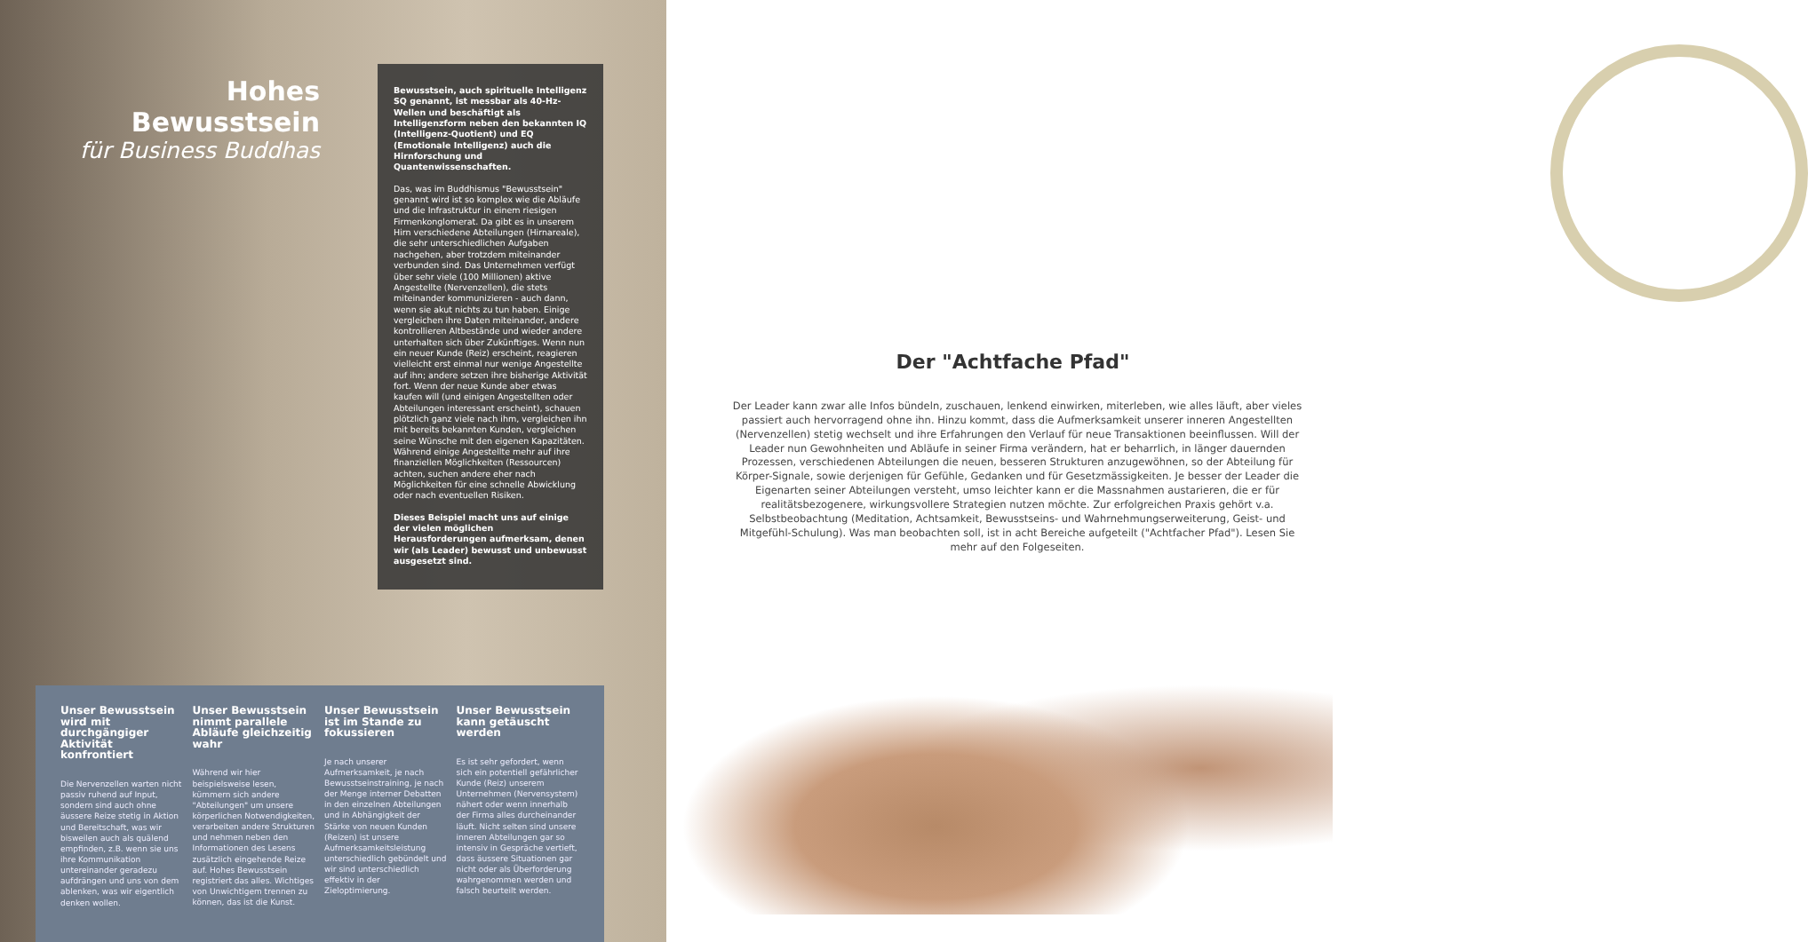Hohes Bewusstsein
für Business Buddhas
Bewusstsein, auch spirituelle Intelligenz SQ genannt, ist messbar als 40-Hz-Wellen und beschäftigt als Intelligenzform neben den bekannten IQ (Intelligenz-Quotient) und EQ (Emotionale Intelligenz) auch die Hirnforschung und Quantenwissenschaften.
Das, was im Buddhismus "Bewusstsein" genannt wird ist so komplex wie die Abläufe und die Infrastruktur in einem riesigen Firmenkonglomerat. Da gibt es in unserem Hirn verschiedene Abteilungen (Hirnareale), die sehr unterschiedlichen Aufgaben nachgehen, aber trotzdem miteinander verbunden sind. Das Unternehmen verfügt über sehr viele (100 Millionen) aktive Angestellte (Nervenzellen), die stets miteinander kommunizieren - auch dann, wenn sie akut nichts zu tun haben. Einige vergleichen ihre Daten miteinander, andere kontrollieren Altbestände und wieder andere unterhalten sich über Zukünftiges. Wenn nun ein neuer Kunde (Reiz) erscheint, reagieren vielleicht erst einmal nur wenige Angestellte auf ihn; andere setzen ihre bisherige Aktivität fort. Wenn der neue Kunde aber etwas kaufen will (und einigen Angestellten oder Abteilungen interessant erscheint), schauen plötzlich ganz viele nach ihm, vergleichen ihn mit bereits bekannten Kunden, vergleichen seine Wünsche mit den eigenen Kapazitäten. Während einige Angestellte mehr auf ihre finanziellen Möglichkeiten (Ressourcen) achten, suchen andere eher nach Möglichkeiten für eine schnelle Abwicklung oder nach eventuellen Risiken.
Dieses Beispiel macht uns auf einige der vielen möglichen Herausforderungen aufmerksam, denen wir (als Leader) bewusst und unbewusst ausgesetzt sind.
Unser Bewusstsein wird mit durchgängiger Aktivität konfrontiert
Die Nervenzellen warten nicht passiv ruhend auf Input, sondern sind auch ohne äussere Reize stetig in Aktion und Bereitschaft, was wir bisweilen auch als quälend empfinden, z.B. wenn sie uns ihre Kommunikation untereinander geradezu aufdrängen und uns von dem ablenken, was wir eigentlich denken wollen.
Unser Bewusstsein nimmt parallele Abläufe gleichzeitig wahr
Während wir hier beispielsweise lesen, kümmern sich andere "Abteilungen" um unsere körperlichen Notwendigkeiten, verarbeiten andere Strukturen und nehmen neben den Informationen des Lesens zusätzlich eingehende Reize auf. Hohes Bewusstsein registriert das alles. Wichtiges von Unwichtigem trennen zu können, das ist die Kunst.
Unser Bewusstsein ist im Stande zu fokussieren
Je nach unserer Aufmerksamkeit, je nach Bewusstseinstraining, je nach der Menge interner Debatten in den einzelnen Abteilungen und in Abhängigkeit der Stärke von neuen Kunden (Reizen) ist unsere Aufmerksamkeitsleistung unterschiedlich gebündelt und wir sind unterschiedlich effektiv in der Zieloptimierung.
Unser Bewusstsein kann getäuscht werden
Es ist sehr gefordert, wenn sich ein potentiell gefährlicher Kunde (Reiz) unserem Unternehmen (Nervensystem) nähert oder wenn innerhalb der Firma alles durcheinander läuft. Nicht selten sind unsere inneren Abteilungen gar so intensiv in Gespräche vertieft, dass äussere Situationen gar nicht oder als Überforderung wahrgenommen werden und falsch beurteilt werden.
Der "Achtfache Pfad"
Der Leader kann zwar alle Infos bündeln, zuschauen, lenkend einwirken, miterleben, wie alles läuft, aber vieles passiert auch hervorragend ohne ihn. Hinzu kommt, dass die Aufmerksamkeit unserer inneren Angestellten (Nervenzellen) stetig wechselt und ihre Erfahrungen den Verlauf für neue Transaktionen beeinflussen. Will der Leader nun Gewohnheiten und Abläufe in seiner Firma verändern, hat er beharrlich, in länger dauernden Prozessen, verschiedenen Abteilungen die neuen, besseren Strukturen anzugewöhnen, so der Abteilung für Körper-Signale, sowie derjenigen für Gefühle, Gedanken und für Gesetzmässigkeiten. Je besser der Leader die Eigenarten seiner Abteilungen versteht, umso leichter kann er die Massnahmen austarieren, die er für realitätsbezogenere, wirkungsvollere Strategien nutzen möchte. Zur erfolgreichen Praxis gehört v.a. Selbstbeobachtung (Meditation, Achtsamkeit, Bewusstseins- und Wahrnehmungserweiterung, Geist- und Mitgefühl-Schulung). Was man beobachten soll, ist in acht Bereiche aufgeteilt ("Achtfacher Pfad"). Lesen Sie mehr auf den Folgeseiten.